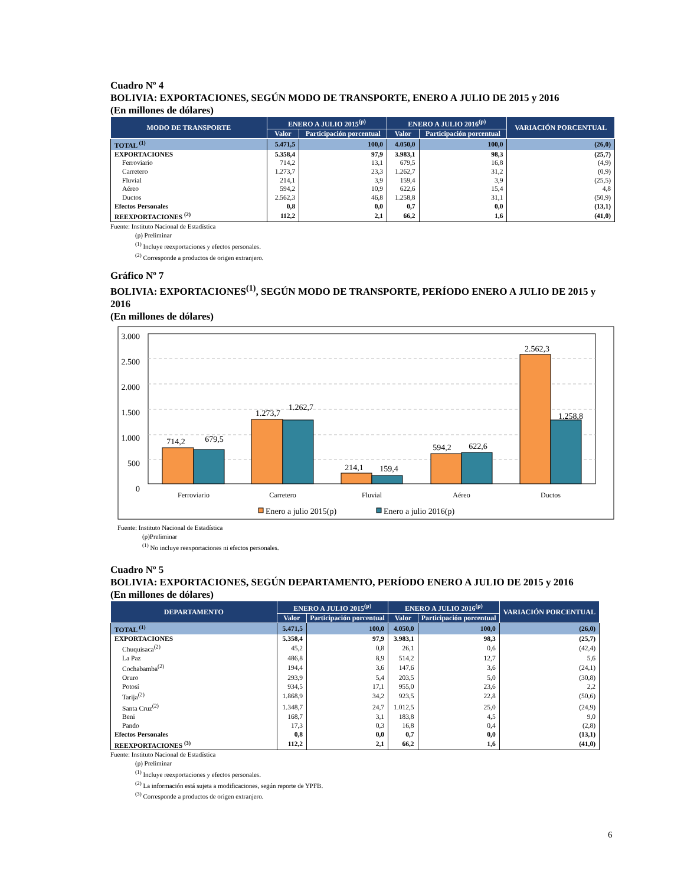Cuadro Nº 4
BOLIVIA: EXPORTACIONES, SEGÚN MODO DE TRANSPORTE, ENERO A JULIO DE 2015 y 2016
(En millones de dólares)
| MODO DE TRANSPORTE | ENERO A JULIO 2015<sup>(p)</sup> | | ENERO A JULIO 2016<sup>(p)</sup> | | VARIACIÓN PORCENTUAL |
| --- | --- | --- | --- | --- | --- |
| | Valor | Participación porcentual | Valor | Participación porcentual | |
| TOTAL <sup>(1)</sup> | 5.471,5 | 100,0 | 4.050,0 | 100,0 | (26,0) |
| EXPORTACIONES | 5.358,4 | 97,9 | 3.983,1 | 98,3 | (25,7) |
| Ferroviario | 714,2 | 13,1 | 679,5 | 16,8 | (4,9) |
| Carretero | 1.273,7 | 23,3 | 1.262,7 | 31,2 | (0,9) |
| Fluvial | 214,1 | 3,9 | 159,4 | 3,9 | (25,5) |
| Aéreo | 594,2 | 10,9 | 622,6 | 15,4 | 4,8 |
| Ductos | 2.562,3 | 46,8 | 1.258,8 | 31,1 | (50,9) |
| Efectos Personales | 0,8 | 0,0 | 0,7 | 0,0 | (13,1) |
| REEXPORTACIONES <sup>(2)</sup> | 112,2 | 2,1 | 66,2 | 1,6 | (41,0) |
Fuente: Instituto Nacional de Estadística
(p) Preliminar
<sup>(1)</sup> Incluye reexportaciones y efectos personales.
<sup>(2)</sup> Corresponde a productos de origen extranjero.
Gráfico Nº 7
BOLIVIA: EXPORTACIONES<sup>(1)</sup>, SEGÚN MODO DE TRANSPORTE, PERÍODO ENERO A JULIO DE 2015 y 2016
(En millones de dólares)
3.000
2.500
2.000
1.500
1.000
500
0
714,2
679,5
1.273,7
1.262,7
214,1
159,4
594,2
622,6
2.562,3
1.258,8
Ferroviario
Carretero
Fluvial
Aéreo
Ductos
Enero a julio 2015(p)
Enero a julio 2016(p)
Fuente: Instituto Nacional de Estadística
(p)Preliminar
<sup>(1)</sup> No incluye reexportaciones ni efectos personales.
Cuadro Nº 5
BOLIVIA: EXPORTACIONES, SEGÚN DEPARTAMENTO, PERÍODO ENERO A JULIO DE 2015 y 2016
(En millones de dólares)
| DEPARTAMENTO | ENERO A JULIO 2015<sup>(p)</sup> | | ENERO A JULIO 2016<sup>(p)</sup> | | VARIACIÓN PORCENTUAL |
| --- | --- | --- | --- | --- | --- |
| | Valor | Participación porcentual | Valor | Participación porcentual | |
| TOTAL <sup>(1)</sup> | 5.471,5 | 100,0 | 4.050,0 | 100,0 | (26,0) |
| EXPORTACIONES | 5.358,4 | 97,9 | 3.983,1 | 98,3 | (25,7) |
| Chuquisaca<sup>(2)</sup> | 45,2 | 0,8 | 26,1 | 0,6 | (42,4) |
| La Paz | 486,8 | 8,9 | 514,2 | 12,7 | 5,6 |
| Cochabamba<sup>(2)</sup> | 194,4 | 3,6 | 147,6 | 3,6 | (24,1) |
| Oruro | 293,9 | 5,4 | 203,5 | 5,0 | (30,8) |
| Potosí | 934,5 | 17,1 | 955,0 | 23,6 | 2,2 |
| Tarija<sup>(2)</sup> | 1.868,9 | 34,2 | 923,5 | 22,8 | (50,6) |
| Santa Cruz<sup>(2)</sup> | 1.348,7 | 24,7 | 1.012,5 | 25,0 | (24,9) |
| Beni | 168,7 | 3,1 | 183,8 | 4,5 | 9,0 |
| Pando | 17,3 | 0,3 | 16,8 | 0,4 | (2,8) |
| Efectos Personales | 0,8 | 0,0 | 0,7 | 0,0 | (13,1) |
| REEXPORTACIONES <sup>(3)</sup> | 112,2 | 2,1 | 66,2 | 1,6 | (41,0) |
Fuente: Instituto Nacional de Estadística
(p) Preliminar
<sup>(1)</sup> Incluye reexportaciones y efectos personales.
<sup>(2)</sup> La información está sujeta a modificaciones, según reporte de YPFB.
<sup>(3)</sup> Corresponde a productos de origen extranjero.
6